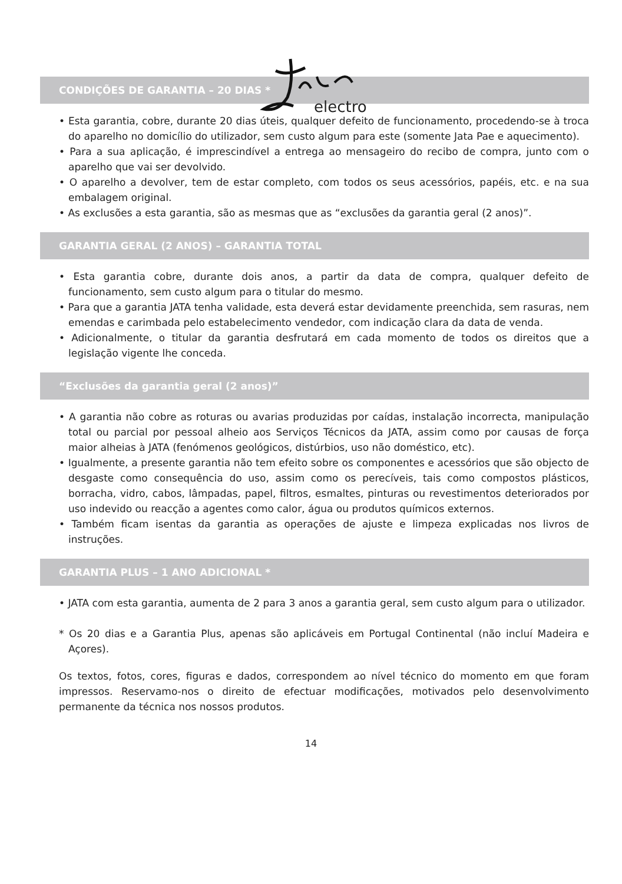electro
CONDIÇÕES DE GARANTIA – 20 DIAS *
• Esta garantia, cobre, durante 20 dias úteis, qualquer defeito de funcionamento, procedendo-se à troca do aparelho no domicílio do utilizador, sem custo algum para este (somente Jata Pae e aquecimento).
• Para a sua aplicação, é imprescindível a entrega ao mensageiro do recibo de compra, junto com o aparelho que vai ser devolvido.
• O aparelho a devolver, tem de estar completo, com todos os seus acessórios, papéis, etc. e na sua embalagem original.
• As exclusões a esta garantia, são as mesmas que as “exclusões da garantia geral (2 anos)”.
GARANTIA GERAL (2 ANOS) – GARANTIA TOTAL
• Esta garantia cobre, durante dois anos, a partir da data de compra, qualquer defeito de funcionamento, sem custo algum para o titular do mesmo.
• Para que a garantia JATA tenha validade, esta deverá estar devidamente preenchida, sem rasuras, nem emendas e carimbada pelo estabelecimento vendedor, com indicação clara da data de venda.
• Adicionalmente, o titular da garantia desfrutará em cada momento de todos os direitos que a legislação vigente lhe conceda.
“Exclusões da garantia geral (2 anos)”
• A garantia não cobre as roturas ou avarias produzidas por caídas, instalação incorrecta, manipulação total ou parcial por pessoal alheio aos Serviços Técnicos da JATA, assim como por causas de força maior alheias à JATA (fenómenos geológicos, distúrbios, uso não doméstico, etc).
• Igualmente, a presente garantia não tem efeito sobre os componentes e acessórios que são objecto de desgaste como consequência do uso, assim como os perecíveis, tais como compostos plásticos, borracha, vidro, cabos, lâmpadas, papel, filtros, esmaltes, pinturas ou revestimentos deteriorados por uso indevido ou reacção a agentes como calor, água ou produtos químicos externos.
• Também ficam isentas da garantia as operações de ajuste e limpeza explicadas nos livros de instruções.
GARANTIA PLUS – 1 ANO ADICIONAL *
• JATA com esta garantia, aumenta de 2 para 3 anos a garantia geral, sem custo algum para o utilizador.
* Os 20 dias e a Garantia Plus, apenas são aplicáveis em Portugal Continental (não incluí Madeira e Açores).
Os textos, fotos, cores, figuras e dados, correspondem ao nível técnico do momento em que foram impressos. Reservamo-nos o direito de efectuar modificações, motivados pelo desenvolvimento permanente da técnica nos nossos produtos.
14